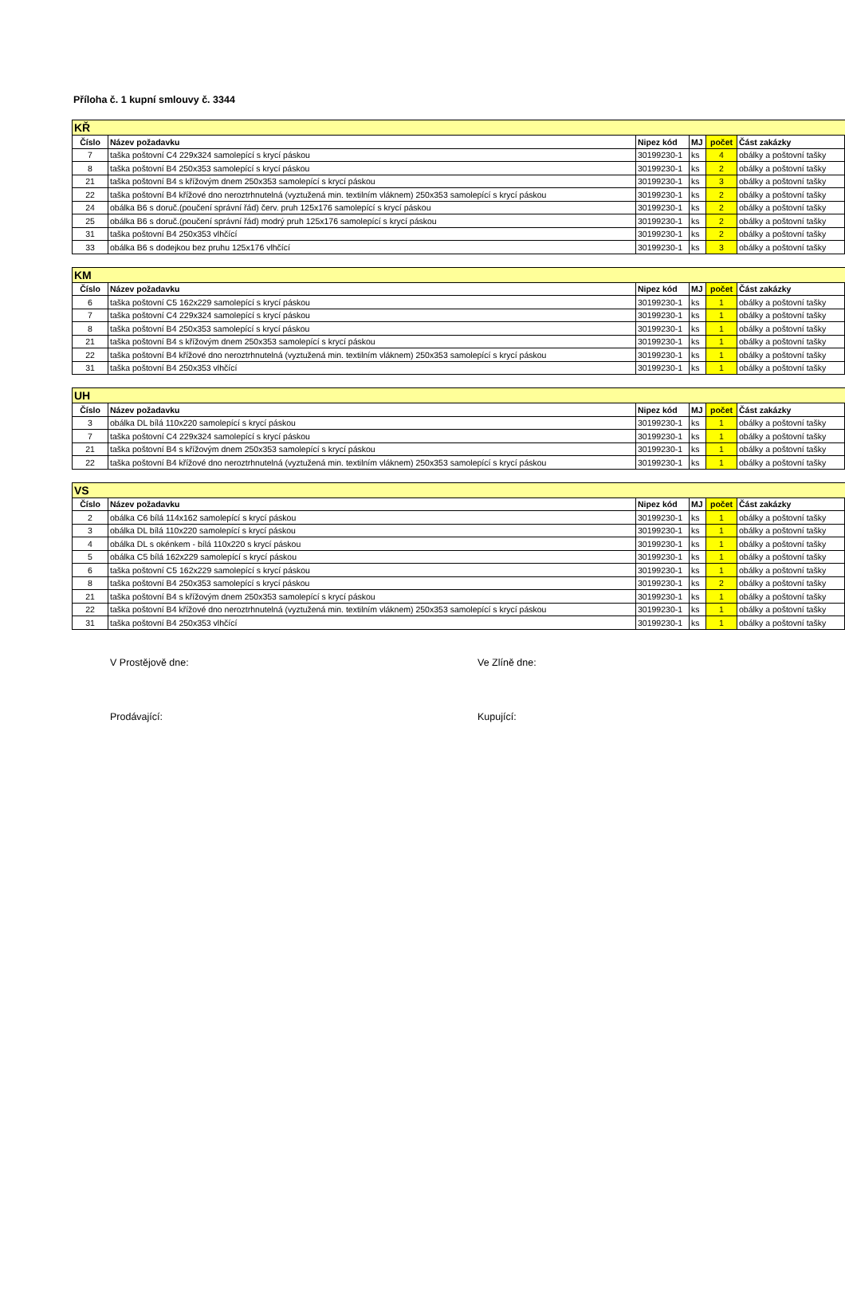Příloha č. 1 kupní smlouvy č. 3344
| KŘ | | | | | |
| --- | --- | --- | --- | --- | --- |
| Číslo | Název požadavku | Nipez kód | MJ | počet | Část zakázky |
| 7 | taška poštovní C4 229x324 samolepící s krycí páskou | 30199230-1 | ks | 4 | obálky a poštovní tašky |
| 8 | taška poštovní B4 250x353 samolepící s krycí páskou | 30199230-1 | ks | 2 | obálky a poštovní tašky |
| 21 | taška poštovní B4 s křížovým dnem 250x353 samolepící s krycí páskou | 30199230-1 | ks | 3 | obálky a poštovní tašky |
| 22 | taška poštovní B4 křížové dno neroztrhnutelná (vyztužená min. textilním vláknem) 250x353 samolepící s krycí páskou | 30199230-1 | ks | 2 | obálky a poštovní tašky |
| 24 | obálka B6 s doruč.(poučení správní řád) červ. pruh 125x176 samolepící s krycí páskou | 30199230-1 | ks | 2 | obálky a poštovní tašky |
| 25 | obálka B6 s doruč.(poučení správní řád) modrý pruh 125x176 samolepící s krycí páskou | 30199230-1 | ks | 2 | obálky a poštovní tašky |
| 31 | taška poštovní B4 250x353 vlhčící | 30199230-1 | ks | 2 | obálky a poštovní tašky |
| 33 | obálka B6 s dodejkou bez pruhu 125x176 vlhčící | 30199230-1 | ks | 3 | obálky a poštovní tašky |
| KM | | | | | |
| --- | --- | --- | --- | --- | --- |
| Číslo | Název požadavku | Nipez kód | MJ | počet | Část zakázky |
| 6 | taška poštovní C5 162x229 samolepící s krycí páskou | 30199230-1 | ks | 1 | obálky a poštovní tašky |
| 7 | taška poštovní C4 229x324 samolepící s krycí páskou | 30199230-1 | ks | 1 | obálky a poštovní tašky |
| 8 | taška poštovní B4 250x353 samolepící s krycí páskou | 30199230-1 | ks | 1 | obálky a poštovní tašky |
| 21 | taška poštovní B4 s křížovým dnem 250x353 samolepící s krycí páskou | 30199230-1 | ks | 1 | obálky a poštovní tašky |
| 22 | taška poštovní B4 křížové dno neroztrhnutelná (vyztužená min. textilním vláknem) 250x353 samolepící s krycí páskou | 30199230-1 | ks | 1 | obálky a poštovní tašky |
| 31 | taška poštovní B4 250x353 vlhčící | 30199230-1 | ks | 1 | obálky a poštovní tašky |
| UH | | | | | |
| --- | --- | --- | --- | --- | --- |
| Číslo | Název požadavku | Nipez kód | MJ | počet | Část zakázky |
| 3 | obálka DL bílá 110x220 samolepící s krycí páskou | 30199230-1 | ks | 1 | obálky a poštovní tašky |
| 7 | taška poštovní C4 229x324 samolepící s krycí páskou | 30199230-1 | ks | 1 | obálky a poštovní tašky |
| 21 | taška poštovní B4 s křížovým dnem 250x353 samolepící s krycí páskou | 30199230-1 | ks | 1 | obálky a poštovní tašky |
| 22 | taška poštovní B4 křížové dno neroztrhnutelná (vyztužená min. textilním vláknem) 250x353 samolepící s krycí páskou | 30199230-1 | ks | 1 | obálky a poštovní tašky |
| VS | | | | | |
| --- | --- | --- | --- | --- | --- |
| Číslo | Název požadavku | Nipez kód | MJ | počet | Část zakázky |
| 2 | obálka C6 bílá 114x162 samolepící s krycí páskou | 30199230-1 | ks | 1 | obálky a poštovní tašky |
| 3 | obálka DL bílá 110x220 samolepící s krycí páskou | 30199230-1 | ks | 1 | obálky a poštovní tašky |
| 4 | obálka DL s okénkem - bílá 110x220 s krycí páskou | 30199230-1 | ks | 1 | obálky a poštovní tašky |
| 5 | obálka C5 bílá 162x229 samolepící s krycí páskou | 30199230-1 | ks | 1 | obálky a poštovní tašky |
| 6 | taška poštovní C5 162x229 samolepící s krycí páskou | 30199230-1 | ks | 1 | obálky a poštovní tašky |
| 8 | taška poštovní B4 250x353 samolepící s krycí páskou | 30199230-1 | ks | 2 | obálky a poštovní tašky |
| 21 | taška poštovní B4 s křížovým dnem 250x353 samolepící s krycí páskou | 30199230-1 | ks | 1 | obálky a poštovní tašky |
| 22 | taška poštovní B4 křížové dno neroztrhnutelná (vyztužená min. textilním vláknem) 250x353 samolepící s krycí páskou | 30199230-1 | ks | 1 | obálky a poštovní tašky |
| 31 | taška poštovní B4 250x353 vlhčící | 30199230-1 | ks | 1 | obálky a poštovní tašky |
V Prostějově dne: Ve Zlíně dne:
Prodávající: Kupující: